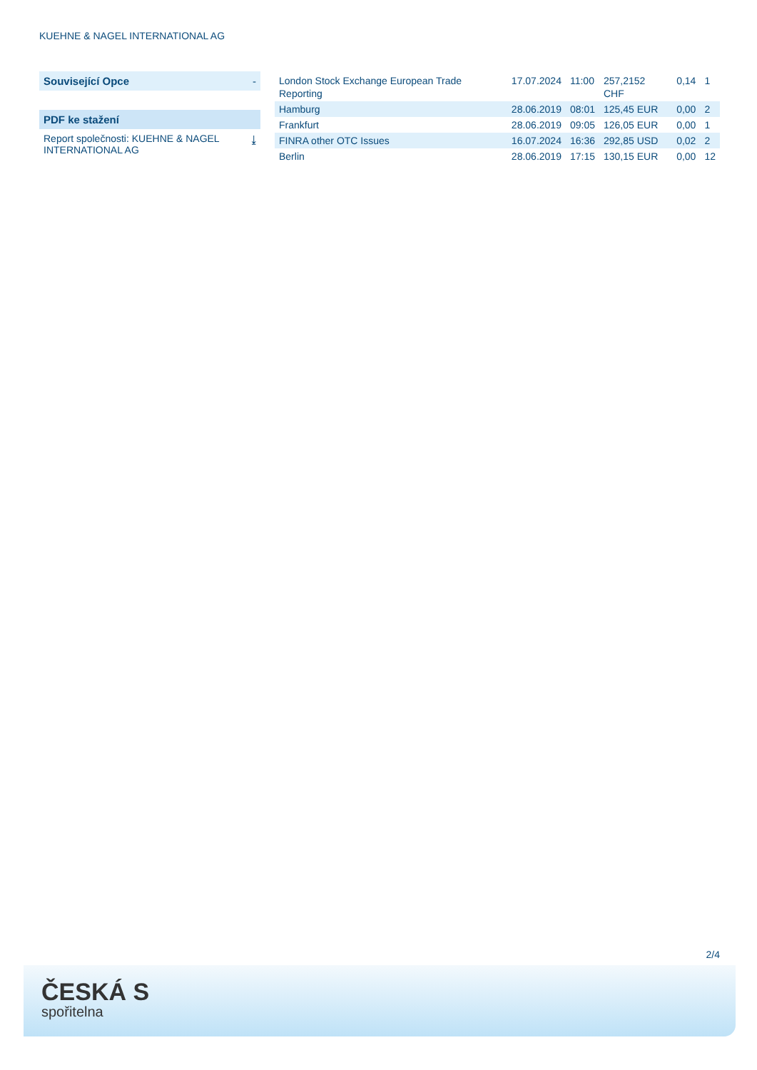KUEHNE & NAGEL INTERNATIONAL AG
Související Opce -
PDF ke stažení
Report společnosti: KUEHNE & NAGEL INTERNATIONAL AG ⤓
| London Stock Exchange European Trade Reporting | 17.07.2024 | 11:00 | 257,2152 CHF | 0,14 | 1 |
| Hamburg | 28.06.2019 | 08:01 | 125,45 EUR | 0,00 | 2 |
| Frankfurt | 28.06.2019 | 09:05 | 126,05 EUR | 0,00 | 1 |
| FINRA other OTC Issues | 16.07.2024 | 16:36 | 292,85 USD | 0,02 | 2 |
| Berlin | 28.06.2019 | 17:15 | 130,15 EUR | 0,00 | 12 |
2/4
ČESKÁ S
spořitelna